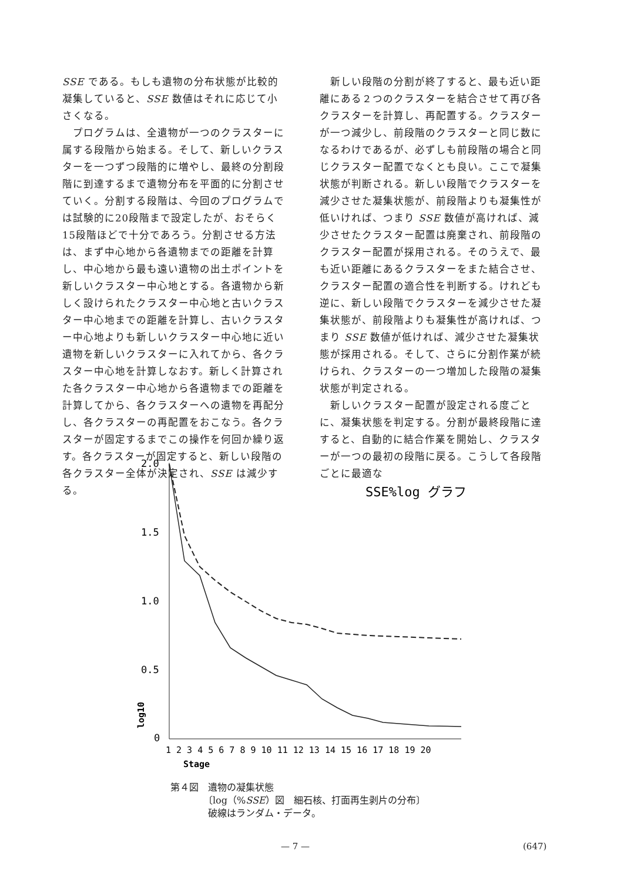SSE である。もしも遺物の分布状態が比較的凝集していると、SSE 数値はそれに応じて小さくなる。
　プログラムは、全遺物が一つのクラスターに属する段階から始まる。そして、新しいクラスターを一つずつ段階的に増やし、最終の分割段階に到達するまで遺物分布を平面的に分割させていく。分割する段階は、今回のプログラムでは試験的に20段階まで設定したが、おそらく15段階ほどで十分であろう。分割させる方法は、まず中心地から各遺物までの距離を計算し、中心地から最も遠い遺物の出土ポイントを新しいクラスター中心地とする。各遺物から新しく設けられたクラスター中心地と古いクラスター中心地までの距離を計算し、古いクラスター中心地よりも新しいクラスター中心地に近い遺物を新しいクラスターに入れてから、各クラスター中心地を計算しなおす。新しく計算された各クラスター中心地から各遺物までの距離を計算してから、各クラスターへの遺物を再配分し、各クラスターの再配置をおこなう。各クラスターが固定するまでこの操作を何回か繰り返す。各クラスターが固定すると、新しい段階の各クラスター全体が決定され、SSE は減少する。
　新しい段階の分割が終了すると、最も近い距離にある２つのクラスターを結合させて再び各クラスターを計算し、再配置する。クラスターが一つ減少し、前段階のクラスターと同じ数になるわけであるが、必ずしも前段階の場合と同じクラスター配置でなくとも良い。ここで凝集状態が判断される。新しい段階でクラスターを減少させた凝集状態が、前段階よりも凝集性が低いければ、つまり SSE 数値が高ければ、減少させたクラスター配置は廃棄され、前段階のクラスター配置が採用される。そのうえで、最も近い距離にあるクラスターをまた結合させ、クラスター配置の適合性を判断する。けれども逆に、新しい段階でクラスターを減少させた凝集状態が、前段階よりも凝集性が高ければ、つまり SSE 数値が低ければ、減少させた凝集状態が採用される。そして、さらに分割作業が続けられ、クラスターの一つ増加した段階の凝集状態が判定される。
　新しいクラスター配置が設定される度ごとに、凝集状態を判定する。分割が最終段階に達すると、自動的に結合作業を開始し、クラスターが一つの最初の段階に戻る。こうして各段階ごとに最適な
2.0
1.5
1.0
0.5
0
SSE%log グラフ
1 2 3 4 5 6 7 8 9 10 11 12 13 14 15 16 17 18 19 20
Stage
log10
第４図　遺物の凝集状態
　　　　〔log（%SSE）図　細石核、打面再生剥片の分布〕
　　　　破線はランダム・データ。
— 7 — (647)